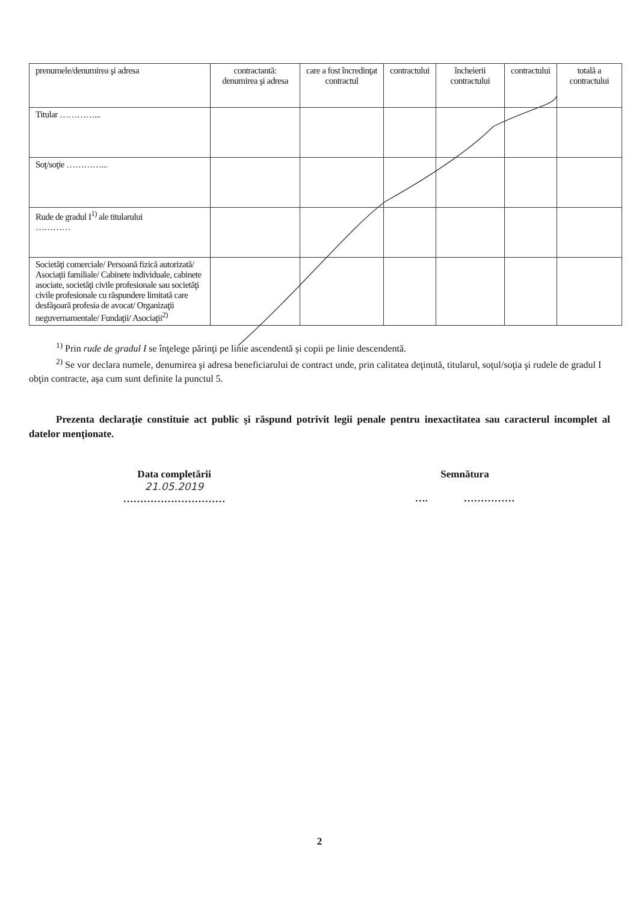| prenumele/denumirea şi adresa | contractantă: denumirea şi adresa | care a fost încredinţat contractul | contractului | încheierii contractului | contractului | totală a contractului |
| Titular …………... | | | | | | |
| Soţ/soţie …………... | | | | | | |
| Rude de gradul I<sup>1)</sup> ale titularului ………… | | | | | | |
| Societăţi comerciale/ Persoană fizică autorizată/ Asociaţii familiale/ Cabinete individuale, cabinete asociate, societăţi civile profesionale sau societăţi civile profesionale cu răspundere limitată care desfăşoară profesia de avocat/ Organizaţii neguvernamentale/ Fundaţii/ Asociaţii<sup>2)</sup> | | | | | | |
<sup>1)</sup> Prin rude de gradul I se înţelege părinţi pe linie ascendentă şi copii pe linie descendentă.
<sup>2)</sup> Se vor declara numele, denumirea şi adresa beneficiarului de contract unde, prin calitatea deţinută, titularul, soţul/soţia şi rudele de gradul I obţin contracte, aşa cum sunt definite la punctul 5.
Prezenta declaraţie constituie act public şi răspund potrivit legii penale pentru inexactitatea sau caracterul incomplet al datelor menţionate.
Data completării
21.05.2019
…………………………
Semnătura
…. ……………
2